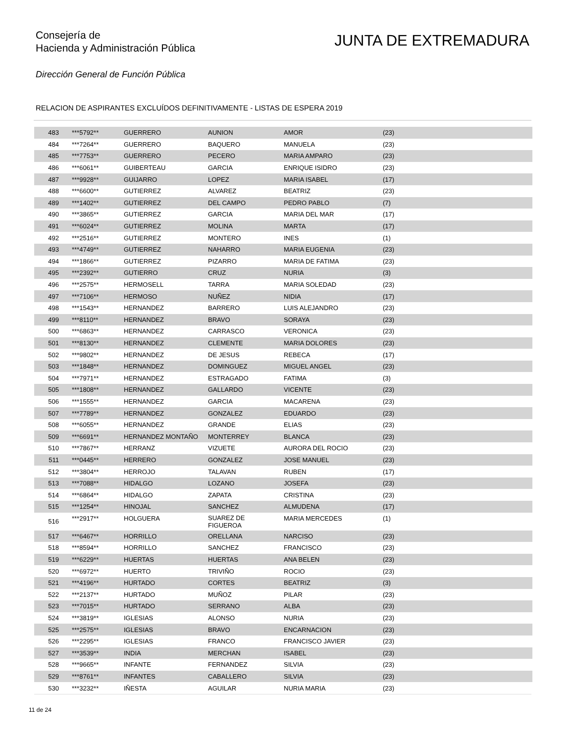Consejería de
Hacienda y Administración Pública
JUNTA DE EXTREMADURA
Dirección General de Función Pública
RELACION DE ASPIRANTES EXCLUÍDOS DEFINITIVAMENTE - LISTAS DE ESPERA 2019
| 483 | ***5792** | GUERRERO | AUNION | AMOR | (23) |
| 484 | ***7264** | GUERRERO | BAQUERO | MANUELA | (23) |
| 485 | ***7753** | GUERRERO | PECERO | MARIA AMPARO | (23) |
| 486 | ***6061** | GUIBERTEAU | GARCIA | ENRIQUE ISIDRO | (23) |
| 487 | ***9928** | GUIJARRO | LOPEZ | MARIA ISABEL | (17) |
| 488 | ***6600** | GUTIERREZ | ALVAREZ | BEATRIZ | (23) |
| 489 | ***1402** | GUTIERREZ | DEL CAMPO | PEDRO PABLO | (7) |
| 490 | ***3865** | GUTIERREZ | GARCIA | MARIA DEL MAR | (17) |
| 491 | ***6024** | GUTIERREZ | MOLINA | MARTA | (17) |
| 492 | ***2516** | GUTIERREZ | MONTERO | INES | (1) |
| 493 | ***4749** | GUTIERREZ | NAHARRO | MARIA EUGENIA | (23) |
| 494 | ***1866** | GUTIERREZ | PIZARRO | MARIA DE FATIMA | (23) |
| 495 | ***2392** | GUTIERRO | CRUZ | NURIA | (3) |
| 496 | ***2575** | HERMOSELL | TARRA | MARIA SOLEDAD | (23) |
| 497 | ***7106** | HERMOSO | NUÑEZ | NIDIA | (17) |
| 498 | ***1543** | HERNANDEZ | BARRERO | LUIS ALEJANDRO | (23) |
| 499 | ***8110** | HERNANDEZ | BRAVO | SORAYA | (23) |
| 500 | ***6863** | HERNANDEZ | CARRASCO | VERONICA | (23) |
| 501 | ***8130** | HERNANDEZ | CLEMENTE | MARIA DOLORES | (23) |
| 502 | ***9802** | HERNANDEZ | DE JESUS | REBECA | (17) |
| 503 | ***1848** | HERNANDEZ | DOMINGUEZ | MIGUEL ANGEL | (23) |
| 504 | ***7971** | HERNANDEZ | ESTRAGADO | FATIMA | (3) |
| 505 | ***1808** | HERNANDEZ | GALLARDO | VICENTE | (23) |
| 506 | ***1555** | HERNANDEZ | GARCIA | MACARENA | (23) |
| 507 | ***7789** | HERNANDEZ | GONZALEZ | EDUARDO | (23) |
| 508 | ***6055** | HERNANDEZ | GRANDE | ELIAS | (23) |
| 509 | ***6691** | HERNANDEZ MONTAÑO | MONTERREY | BLANCA | (23) |
| 510 | ***7867** | HERRANZ | VIZUETE | AURORA DEL ROCIO | (23) |
| 511 | ***0445** | HERRERO | GONZALEZ | JOSE MANUEL | (23) |
| 512 | ***3804** | HERROJO | TALAVAN | RUBEN | (17) |
| 513 | ***7088** | HIDALGO | LOZANO | JOSEFA | (23) |
| 514 | ***6864** | HIDALGO | ZAPATA | CRISTINA | (23) |
| 515 | ***1254** | HINOJAL | SANCHEZ | ALMUDENA | (17) |
| 516 | ***2917** | HOLGUERA | SUAREZ DE FIGUEROA | MARIA MERCEDES | (1) |
| 517 | ***6467** | HORRILLO | ORELLANA | NARCISO | (23) |
| 518 | ***8594** | HORRILLO | SANCHEZ | FRANCISCO | (23) |
| 519 | ***6229** | HUERTAS | HUERTAS | ANA BELEN | (23) |
| 520 | ***6972** | HUERTO | TRIVIÑO | ROCIO | (23) |
| 521 | ***4196** | HURTADO | CORTES | BEATRIZ | (3) |
| 522 | ***2137** | HURTADO | MUÑOZ | PILAR | (23) |
| 523 | ***7015** | HURTADO | SERRANO | ALBA | (23) |
| 524 | ***3819** | IGLESIAS | ALONSO | NURIA | (23) |
| 525 | ***2575** | IGLESIAS | BRAVO | ENCARNACION | (23) |
| 526 | ***2295** | IGLESIAS | FRANCO | FRANCISCO JAVIER | (23) |
| 527 | ***3539** | INDIA | MERCHAN | ISABEL | (23) |
| 528 | ***9665** | INFANTE | FERNANDEZ | SILVIA | (23) |
| 529 | ***8761** | INFANTES | CABALLERO | SILVIA | (23) |
| 530 | ***3232** | IÑESTA | AGUILAR | NURIA MARIA | (23) |
11 de 24